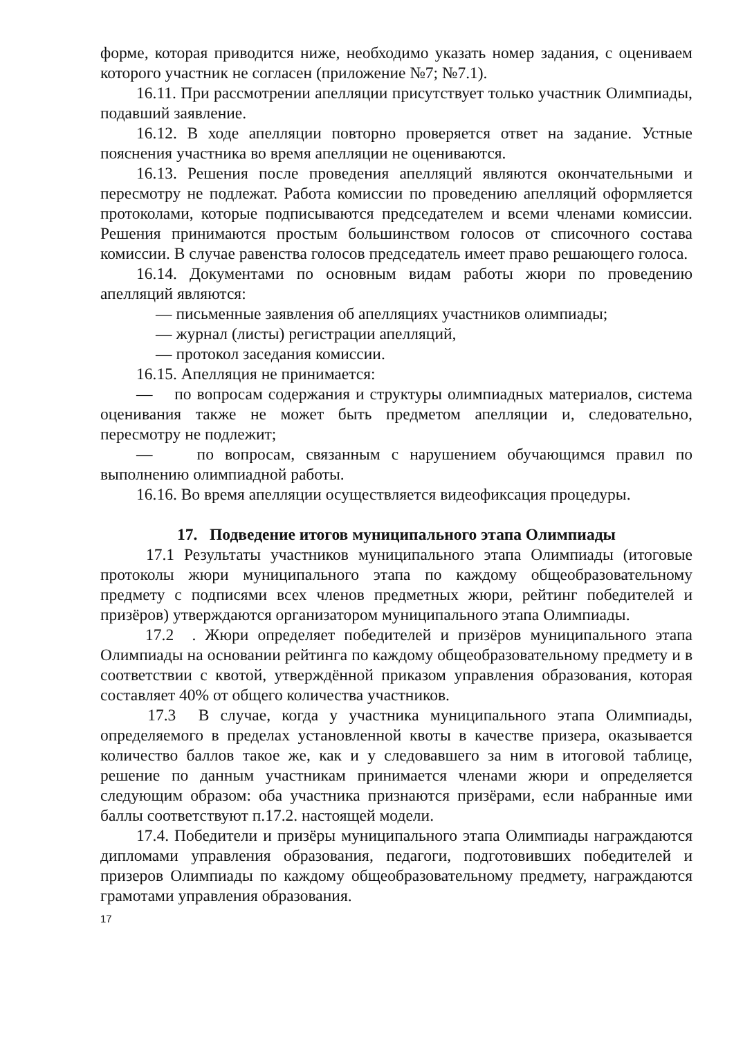форме, которая приводится ниже, необходимо указать номер задания, с оцениваем которого участник не согласен (приложение №7; №7.1).
16.11. При рассмотрении апелляции присутствует только участник Олимпиады, подавший заявление.
16.12. В ходе апелляции повторно проверяется ответ на задание. Устные пояснения участника во время апелляции не оцениваются.
16.13. Решения после проведения апелляций являются окончательными и пересмотру не подлежат. Работа комиссии по проведению апелляций оформляется протоколами, которые подписываются председателем и всеми членами комиссии. Решения принимаются простым большинством голосов от списочного состава комиссии. В случае равенства голосов председатель имеет право решающего голоса.
16.14. Документами по основным видам работы жюри по проведению апелляций являются:
— письменные заявления об апелляциях участников олимпиады;
— журнал (листы) регистрации апелляций,
— протокол заседания комиссии.
16.15. Апелляция не принимается:
— по вопросам содержания и структуры олимпиадных материалов, система оценивания также не может быть предметом апелляции и, следовательно, пересмотру не подлежит;
— по вопросам, связанным с нарушением обучающимся правил по выполнению олимпиадной работы.
16.16. Во время апелляции осуществляется видеофиксация процедуры.
17. Подведение итогов муниципального этапа Олимпиады
17.1 Результаты участников муниципального этапа Олимпиады (итоговые протоколы жюри муниципального этапа по каждому общеобразовательному предмету с подписями всех членов предметных жюри, рейтинг победителей и призёров) утверждаются организатором муниципального этапа Олимпиады.
17.2 . Жюри определяет победителей и призёров муниципального этапа Олимпиады на основании рейтинга по каждому общеобразовательному предмету и в соответствии с квотой, утверждённой приказом управления образования, которая составляет 40% от общего количества участников.
17.3 В случае, когда у участника муниципального этапа Олимпиады, определяемого в пределах установленной квоты в качестве призера, оказывается количество баллов такое же, как и у следовавшего за ним в итоговой таблице, решение по данным участникам принимается членами жюри и определяется следующим образом: оба участника признаются призёрами, если набранные ими баллы соответствуют п.17.2. настоящей модели.
17.4. Победители и призёры муниципального этапа Олимпиады награждаются дипломами управления образования, педагоги, подготовивших победителей и призеров Олимпиады по каждому общеобразовательному предмету, награждаются грамотами управления образования.
17